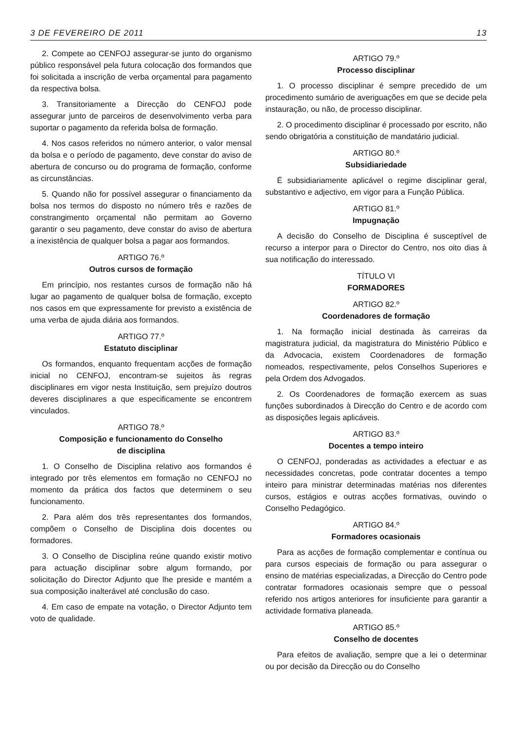3 DE FEVEREIRO DE 2011 13
2. Compete ao CENFOJ assegurar-se junto do organismo público responsável pela futura colocação dos formandos que foi solicitada a inscrição de verba orçamental para pagamento da respectiva bolsa.
3. Transitoriamente a Direcção do CENFOJ pode assegurar junto de parceiros de desenvolvimento verba para suportar o pagamento da referida bolsa de formação.
4. Nos casos referidos no número anterior, o valor mensal da bolsa e o período de pagamento, deve constar do aviso de abertura de concurso ou do programa de formação, conforme as circunstâncias.
5. Quando não for possível assegurar o financiamento da bolsa nos termos do disposto no número três e razões de constrangimento orçamental não permitam ao Governo garantir o seu pagamento, deve constar do aviso de abertura a inexistência de qualquer bolsa a pagar aos formandos.
ARTIGO 76.º
Outros cursos de formação
Em princípio, nos restantes cursos de formação não há lugar ao pagamento de qualquer bolsa de formação, excepto nos casos em que expressamente for previsto a existência de uma verba de ajuda diária aos formandos.
ARTIGO 77.º
Estatuto disciplinar
Os formandos, enquanto frequentam acções de formação inicial no CENFOJ, encontram-se sujeitos às regras disciplinares em vigor nesta Instituição, sem prejuízo doutros deveres disciplinares a que especificamente se encontrem vinculados.
ARTIGO 78.º
Composição e funcionamento do Conselho
de disciplina
1. O Conselho de Disciplina relativo aos formandos é integrado por três elementos em formação no CENFOJ no momento da prática dos factos que determinem o seu funcionamento.
2. Para além dos três representantes dos formandos, compõem o Conselho de Disciplina dois docentes ou formadores.
3. O Conselho de Disciplina reúne quando existir motivo para actuação disciplinar sobre algum formando, por solicitação do Director Adjunto que lhe preside e mantém a sua composição inalterável até conclusão do caso.
4. Em caso de empate na votação, o Director Adjunto tem voto de qualidade.
ARTIGO 79.º
Processo disciplinar
1. O processo disciplinar é sempre precedido de um procedimento sumário de averiguações em que se decide pela instauração, ou não, de processo disciplinar.
2. O procedimento disciplinar é processado por escrito, não sendo obrigatória a constituição de mandatário judicial.
ARTIGO 80.º
Subsidiariedade
É subsidiariamente aplicável o regime disciplinar geral, substantivo e adjectivo, em vigor para a Função Pública.
ARTIGO 81.º
Impugnação
A decisão do Conselho de Disciplina é susceptível de recurso a interpor para o Director do Centro, nos oito dias à sua notificação do interessado.
TÍTULO VI
FORMADORES
ARTIGO 82.º
Coordenadores de formação
1. Na formação inicial destinada às carreiras da magistratura judicial, da magistratura do Ministério Público e da Advocacia, existem Coordenadores de formação nomeados, respectivamente, pelos Conselhos Superiores e pela Ordem dos Advogados.
2. Os Coordenadores de formação exercem as suas funções subordinados à Direcção do Centro e de acordo com as disposições legais aplicáveis.
ARTIGO 83.º
Docentes a tempo inteiro
O CENFOJ, ponderadas as actividades a efectuar e as necessidades concretas, pode contratar docentes a tempo inteiro para ministrar determinadas matérias nos diferentes cursos, estágios e outras acções formativas, ouvindo o Conselho Pedagógico.
ARTIGO 84.º
Formadores ocasionais
Para as acções de formação complementar e contínua ou para cursos especiais de formação ou para assegurar o ensino de matérias especializadas, a Direcção do Centro pode contratar formadores ocasionais sempre que o pessoal referido nos artigos anteriores for insuficiente para garantir a actividade formativa planeada.
ARTIGO 85.º
Conselho de docentes
Para efeitos de avaliação, sempre que a lei o determinar ou por decisão da Direcção ou do Conselho